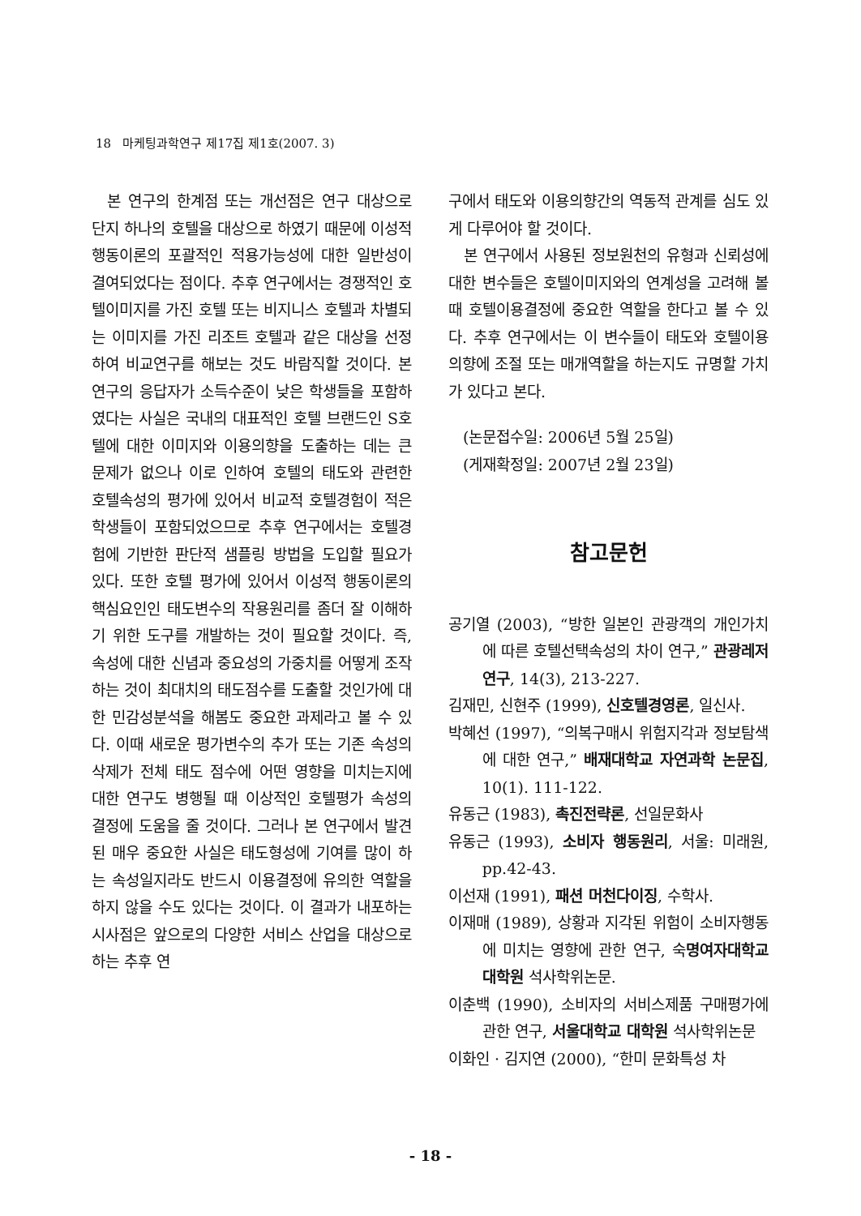18 마케팅과학연구 제17집 제1호(2007. 3)
본 연구의 한계점 또는 개선점은 연구 대상으로 단지 하나의 호텔을 대상으로 하였기 때문에 이성적 행동이론의 포괄적인 적용가능성에 대한 일반성이 결여되었다는 점이다. 추후 연구에서는 경쟁적인 호텔이미지를 가진 호텔 또는 비지니스 호텔과 차별되는 이미지를 가진 리조트 호텔과 같은 대상을 선정하여 비교연구를 해보는 것도 바람직할 것이다. 본 연구의 응답자가 소득수준이 낮은 학생들을 포함하였다는 사실은 국내의 대표적인 호텔 브랜드인 S호텔에 대한 이미지와 이용의향을 도출하는 데는 큰 문제가 없으나 이로 인하여 호텔의 태도와 관련한 호텔속성의 평가에 있어서 비교적 호텔경험이 적은 학생들이 포함되었으므로 추후 연구에서는 호텔경험에 기반한 판단적 샘플링 방법을 도입할 필요가 있다. 또한 호텔 평가에 있어서 이성적 행동이론의 핵심요인인 태도변수의 작용원리를 좀더 잘 이해하기 위한 도구를 개발하는 것이 필요할 것이다. 즉, 속성에 대한 신념과 중요성의 가중치를 어떻게 조작하는 것이 최대치의 태도점수를 도출할 것인가에 대한 민감성분석을 해봄도 중요한 과제라고 볼 수 있다. 이때 새로운 평가변수의 추가 또는 기존 속성의 삭제가 전체 태도 점수에 어떤 영향을 미치는지에 대한 연구도 병행될 때 이상적인 호텔평가 속성의 결정에 도움을 줄 것이다. 그러나 본 연구에서 발견된 매우 중요한 사실은 태도형성에 기여를 많이 하는 속성일지라도 반드시 이용결정에 유의한 역할을 하지 않을 수도 있다는 것이다. 이 결과가 내포하는 시사점은 앞으로의 다양한 서비스 산업을 대상으로 하는 추후 연
구에서 태도와 이용의향간의 역동적 관계를 심도 있게 다루어야 할 것이다.
본 연구에서 사용된 정보원천의 유형과 신뢰성에 대한 변수들은 호텔이미지와의 연계성을 고려해 볼 때 호텔이용결정에 중요한 역할을 한다고 볼 수 있다. 추후 연구에서는 이 변수들이 태도와 호텔이용의향에 조절 또는 매개역할을 하는지도 규명할 가치가 있다고 본다.
(논문접수일: 2006년 5월 25일)
(게재확정일: 2007년 2월 23일)
참고문헌
공기열 (2003), “방한 일본인 관광객의 개인가치에 따른 호텔선택속성의 차이 연구,” 관광레저연구, 14(3), 213-227.
김재민, 신현주 (1999), 신호텔경영론, 일신사.
박혜선 (1997), “의복구매시 위험지각과 정보탐색에 대한 연구,” 배재대학교 자연과학 논문집, 10(1). 111-122.
유동근 (1983), 촉진전략론, 선일문화사
유동근 (1993), 소비자 행동원리, 서울: 미래원, pp.42-43.
이선재 (1991), 패션 머천다이징, 수학사.
이재매 (1989), 상황과 지각된 위험이 소비자행동에 미치는 영향에 관한 연구, 숙명여자대학교 대학원 석사학위논문.
이춘백 (1990), 소비자의 서비스제품 구매평가에 관한 연구, 서울대학교 대학원 석사학위논문
이화인 · 김지연 (2000), “한미 문화특성 차
- 18 -